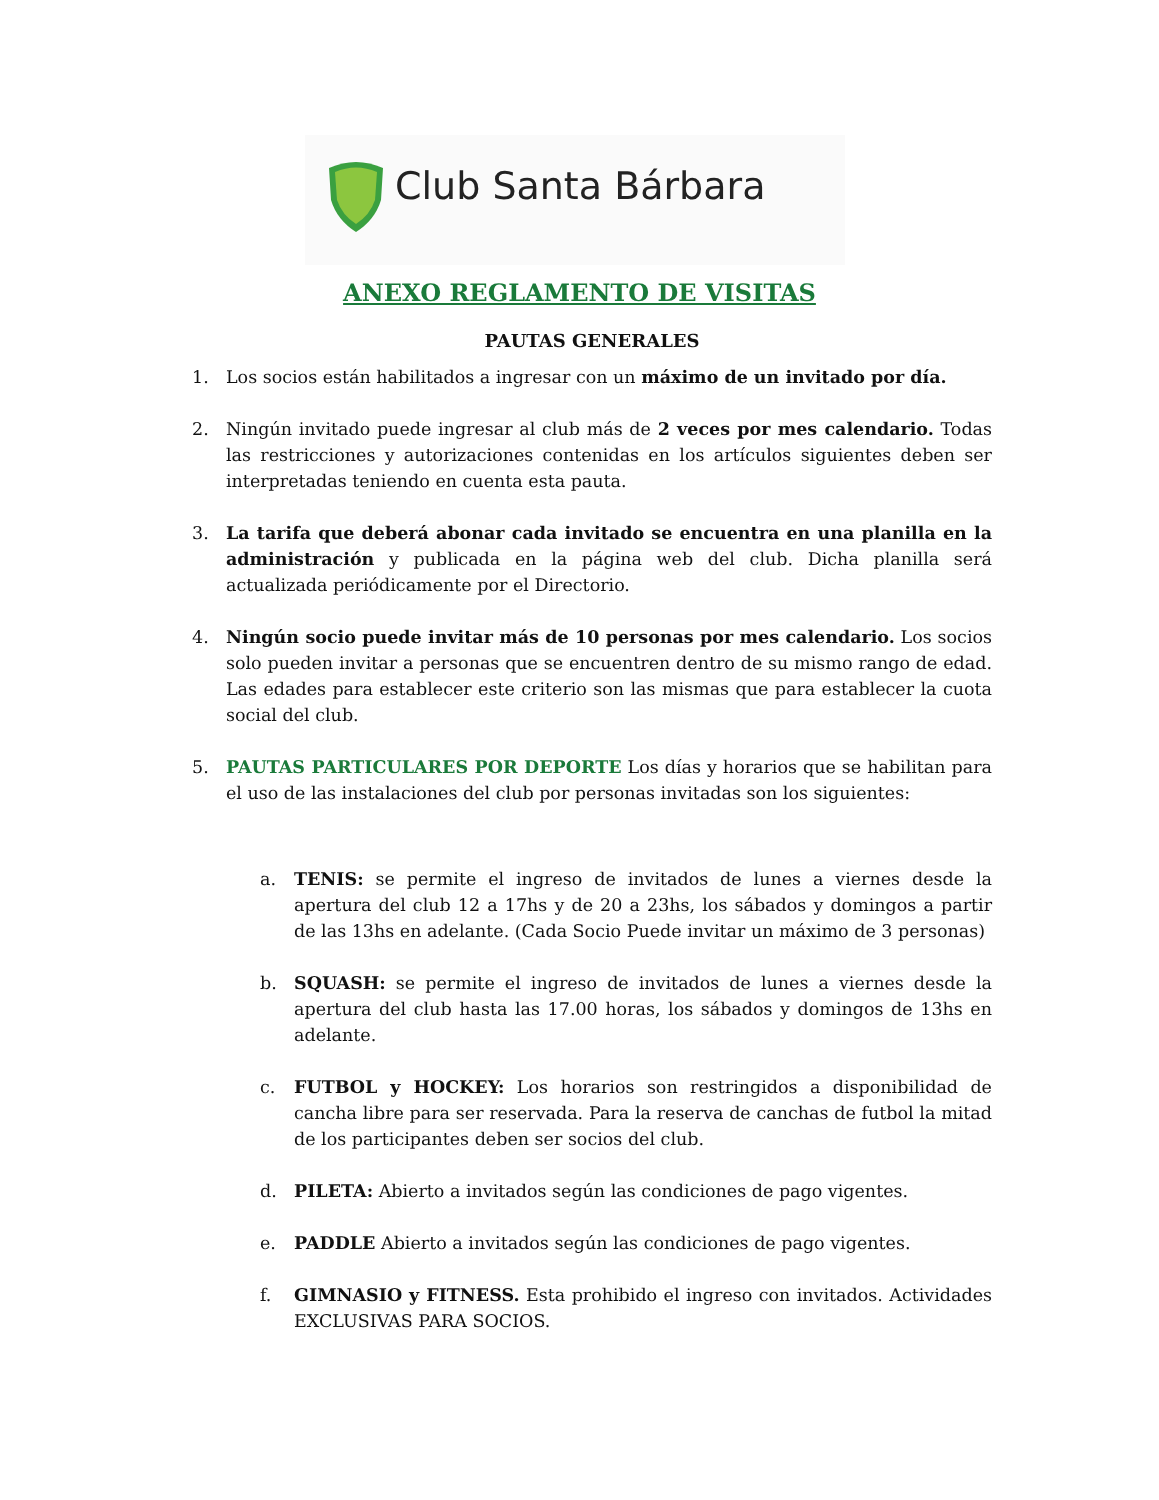Club Santa Bárbara
ANEXO REGLAMENTO DE VISITAS
PAUTAS GENERALES
1. Los socios están habilitados a ingresar con un máximo de un invitado por día.
2. Ningún invitado puede ingresar al club más de 2 veces por mes calendario. Todas las restricciones y autorizaciones contenidas en los artículos siguientes deben ser interpretadas teniendo en cuenta esta pauta.
3. La tarifa que deberá abonar cada invitado se encuentra en una planilla en la administración y publicada en la página web del club. Dicha planilla será actualizada periódicamente por el Directorio.
4. Ningún socio puede invitar más de 10 personas por mes calendario. Los socios solo pueden invitar a personas que se encuentren dentro de su mismo rango de edad. Las edades para establecer este criterio son las mismas que para establecer la cuota social del club.
5. PAUTAS PARTICULARES POR DEPORTE Los días y horarios que se habilitan para el uso de las instalaciones del club por personas invitadas son los siguientes:
a. TENIS: se permite el ingreso de invitados de lunes a viernes desde la apertura del club 12 a 17hs y de 20 a 23hs, los sábados y domingos a partir de las 13hs en adelante. (Cada Socio Puede invitar un máximo de 3 personas)
b. SQUASH: se permite el ingreso de invitados de lunes a viernes desde la apertura del club hasta las 17.00 horas, los sábados y domingos de 13hs en adelante.
c. FUTBOL y HOCKEY: Los horarios son restringidos a disponibilidad de cancha libre para ser reservada. Para la reserva de canchas de futbol la mitad de los participantes deben ser socios del club.
d. PILETA: Abierto a invitados según las condiciones de pago vigentes.
e. PADDLE Abierto a invitados según las condiciones de pago vigentes.
f. GIMNASIO y FITNESS. Esta prohibido el ingreso con invitados. Actividades EXCLUSIVAS PARA SOCIOS.